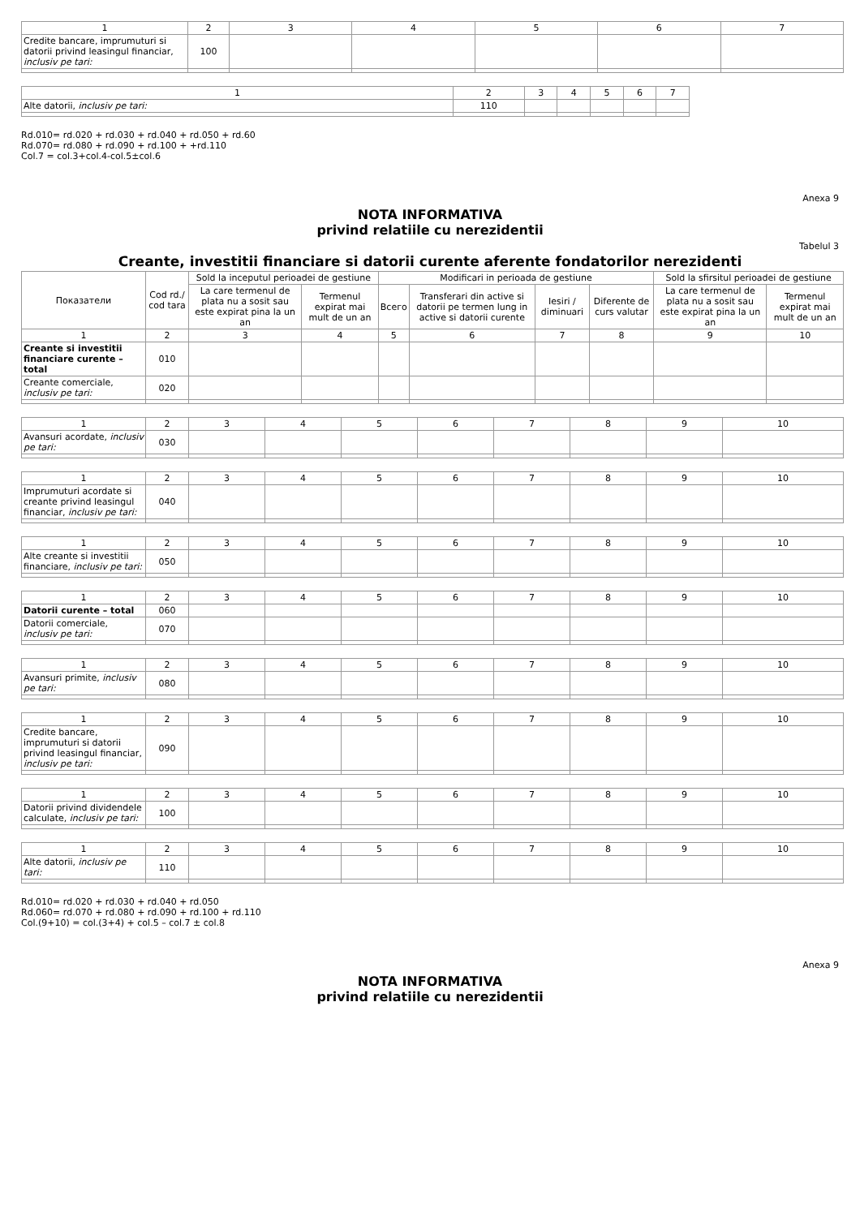| 1 | 2 | 3 | 4 | 5 | 6 | 7 |
| Credite bancare, imprumuturi si datorii privind leasingul financiar, inclusiv pe tari: | 100 | | | | | |
| 1 | 2 | 3 | 4 | 5 | 6 | 7 |
| Alte datorii, inclusiv pe tari: | 110 | | | | | |
Rd.010= rd.020 + rd.030 + rd.040 + rd.050 + rd.60
Rd.070= rd.080 + rd.090 + rd.100 + +rd.110
Col.7 = col.3+col.4-col.5±col.6
Anexa 9
NOTA INFORMATIVA
privind relatiile cu nerezidentii
Tabelul 3
Creante, investitii financiare si datorii curente aferente fondatorilor nerezidenti
| Показатели | Cod rd./ cod tara | Sold la inceputul perioadei de gestiune | | Modificari in perioada de gestiune | | | | Sold la sfirsitul perioadei de gestiune | |
| --- | --- | --- | --- | --- | --- | --- | --- | --- | --- |
| | | La care termenul de plata nu a sosit sau este expirat pina la un an | Termenul expirat mai mult de un an | Всего | Transferari din active si datorii pe termen lung in active si datorii curente | Iesiri / diminuari | Diferente de curs valutar | La care termenul de plata nu a sosit sau este expirat pina la un an | Termenul expirat mai mult de un an |
| 1 | 2 | 3 | 4 | 5 | 6 | 7 | 8 | 9 | 10 |
| Creante si investitii financiare curente – total | 010 | | | | | | | | |
| Creante comerciale, inclusiv pe tari: | 020 | | | | | | | | |
| 1 | 2 | 3 | 4 | 5 | 6 | 7 | 8 | 9 | 10 |
| Avansuri acordate, inclusiv pe tari: | 030 | | | | | | | | |
| 1 | 2 | 3 | 4 | 5 | 6 | 7 | 8 | 9 | 10 |
| Imprumuturi acordate si creante privind leasingul financiar, inclusiv pe tari: | 040 | | | | | | | | |
| 1 | 2 | 3 | 4 | 5 | 6 | 7 | 8 | 9 | 10 |
| Alte creante si investitii financiare, inclusiv pe tari: | 050 | | | | | | | | |
| 1 | 2 | 3 | 4 | 5 | 6 | 7 | 8 | 9 | 10 |
| Datorii curente – total | 060 | | | | | | | | |
| Datorii comerciale, inclusiv pe tari: | 070 | | | | | | | | |
| 1 | 2 | 3 | 4 | 5 | 6 | 7 | 8 | 9 | 10 |
| Avansuri primite, inclusiv pe tari: | 080 | | | | | | | | |
| 1 | 2 | 3 | 4 | 5 | 6 | 7 | 8 | 9 | 10 |
| Credite bancare, imprumuturi si datorii privind leasingul financiar, inclusiv pe tari: | 090 | | | | | | | | |
| 1 | 2 | 3 | 4 | 5 | 6 | 7 | 8 | 9 | 10 |
| Datorii privind dividendele calculate, inclusiv pe tari: | 100 | | | | | | | | |
| 1 | 2 | 3 | 4 | 5 | 6 | 7 | 8 | 9 | 10 |
| Alte datorii, inclusiv pe tari: | 110 | | | | | | | | |
Rd.010= rd.020 + rd.030 + rd.040 + rd.050
Rd.060= rd.070 + rd.080 + rd.090 + rd.100 + rd.110
Col.(9+10) = col.(3+4) + col.5 – col.7 ± col.8
Anexa 9
NOTA INFORMATIVA
privind relatiile cu nerezidentii